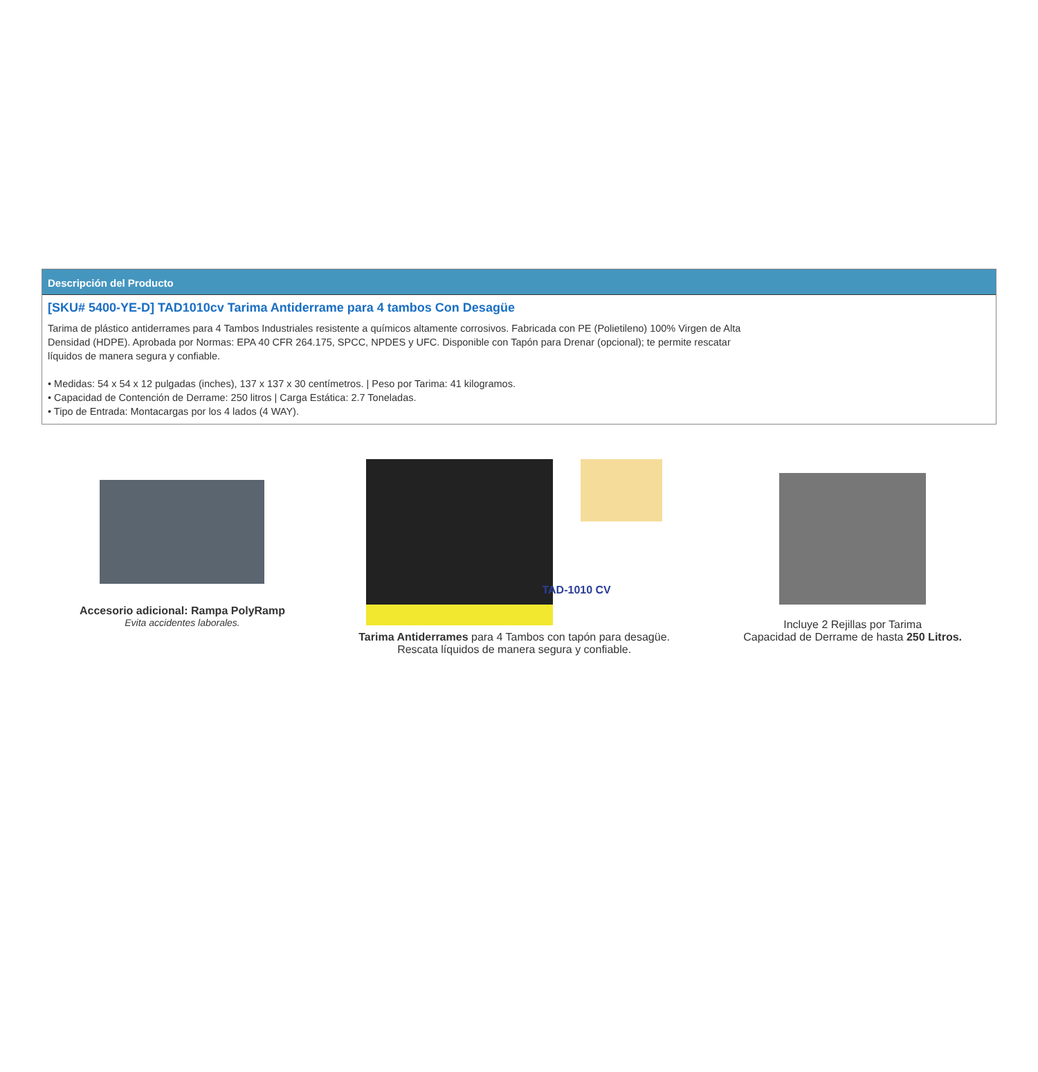Descripción del Producto
[SKU# 5400-YE-D] TAD1010cv Tarima Antiderrame para 4 tambos Con Desagüe
Tarima de plástico antiderrames para 4 Tambos Industriales resistente a químicos altamente corrosivos. Fabricada con PE (Polietileno) 100% Virgen de Alta Densidad (HDPE). Aprobada por Normas: EPA 40 CFR 264.175, SPCC, NPDES y UFC. Disponible con Tapón para Drenar (opcional); te permite rescatar líquidos de manera segura y confiable.
• Medidas: 54 x 54 x 12 pulgadas (inches), 137 x 137 x 30 centímetros. | Peso por Tarima: 41 kilogramos.
• Capacidad de Contención de Derrame: 250 litros | Carga Estática: 2.7 Toneladas.
• Tipo de Entrada: Montacargas por los 4 lados (4 WAY).
Accesorio adicional: Rampa PolyRamp
Evita accidentes laborales.
TAD-1010 CV
Tarima Antiderrames para 4 Tambos con tapón para desagüe.
Rescata líquidos de manera segura y confiable.
Incluye 2 Rejillas por Tarima
Capacidad de Derrame de hasta 250 Litros.